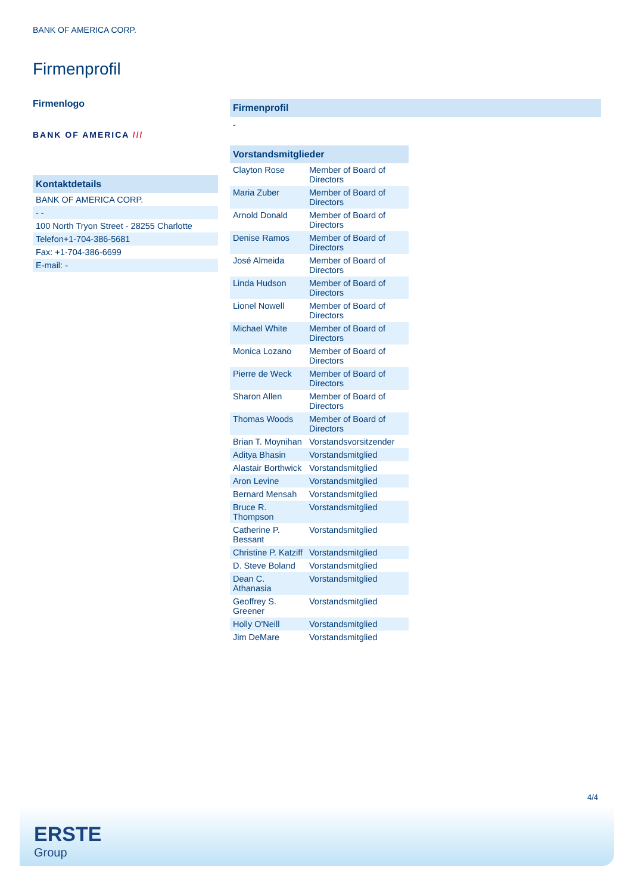BANK OF AMERICA CORP.
Firmenprofil
Firmenlogo
BANK OF AMERICA ///
| Kontaktdetails |
| --- |
| BANK OF AMERICA CORP. |
| - - |
| 100 North Tryon Street - 28255 Charlotte |
| Telefon+1-704-386-5681 |
| Fax: +1-704-386-6699 |
| E-mail: - |
Firmenprofil
-
| Vorstandsmitglieder | |
| --- | --- |
| Clayton Rose | Member of Board of Directors |
| Maria Zuber | Member of Board of Directors |
| Arnold Donald | Member of Board of Directors |
| Denise Ramos | Member of Board of Directors |
| José Almeida | Member of Board of Directors |
| Linda Hudson | Member of Board of Directors |
| Lionel Nowell | Member of Board of Directors |
| Michael White | Member of Board of Directors |
| Monica Lozano | Member of Board of Directors |
| Pierre de Weck | Member of Board of Directors |
| Sharon Allen | Member of Board of Directors |
| Thomas Woods | Member of Board of Directors |
| Brian T. Moynihan | Vorstandsvorsitzender |
| Aditya Bhasin | Vorstandsmitglied |
| Alastair Borthwick | Vorstandsmitglied |
| Aron Levine | Vorstandsmitglied |
| Bernard Mensah | Vorstandsmitglied |
| Bruce R. Thompson | Vorstandsmitglied |
| Catherine P. Bessant | Vorstandsmitglied |
| Christine P. Katziff | Vorstandsmitglied |
| D. Steve Boland | Vorstandsmitglied |
| Dean C. Athanasia | Vorstandsmitglied |
| Geoffrey S. Greener | Vorstandsmitglied |
| Holly O'Neill | Vorstandsmitglied |
| Jim DeMare | Vorstandsmitglied |
4/4
ERSTE
Group